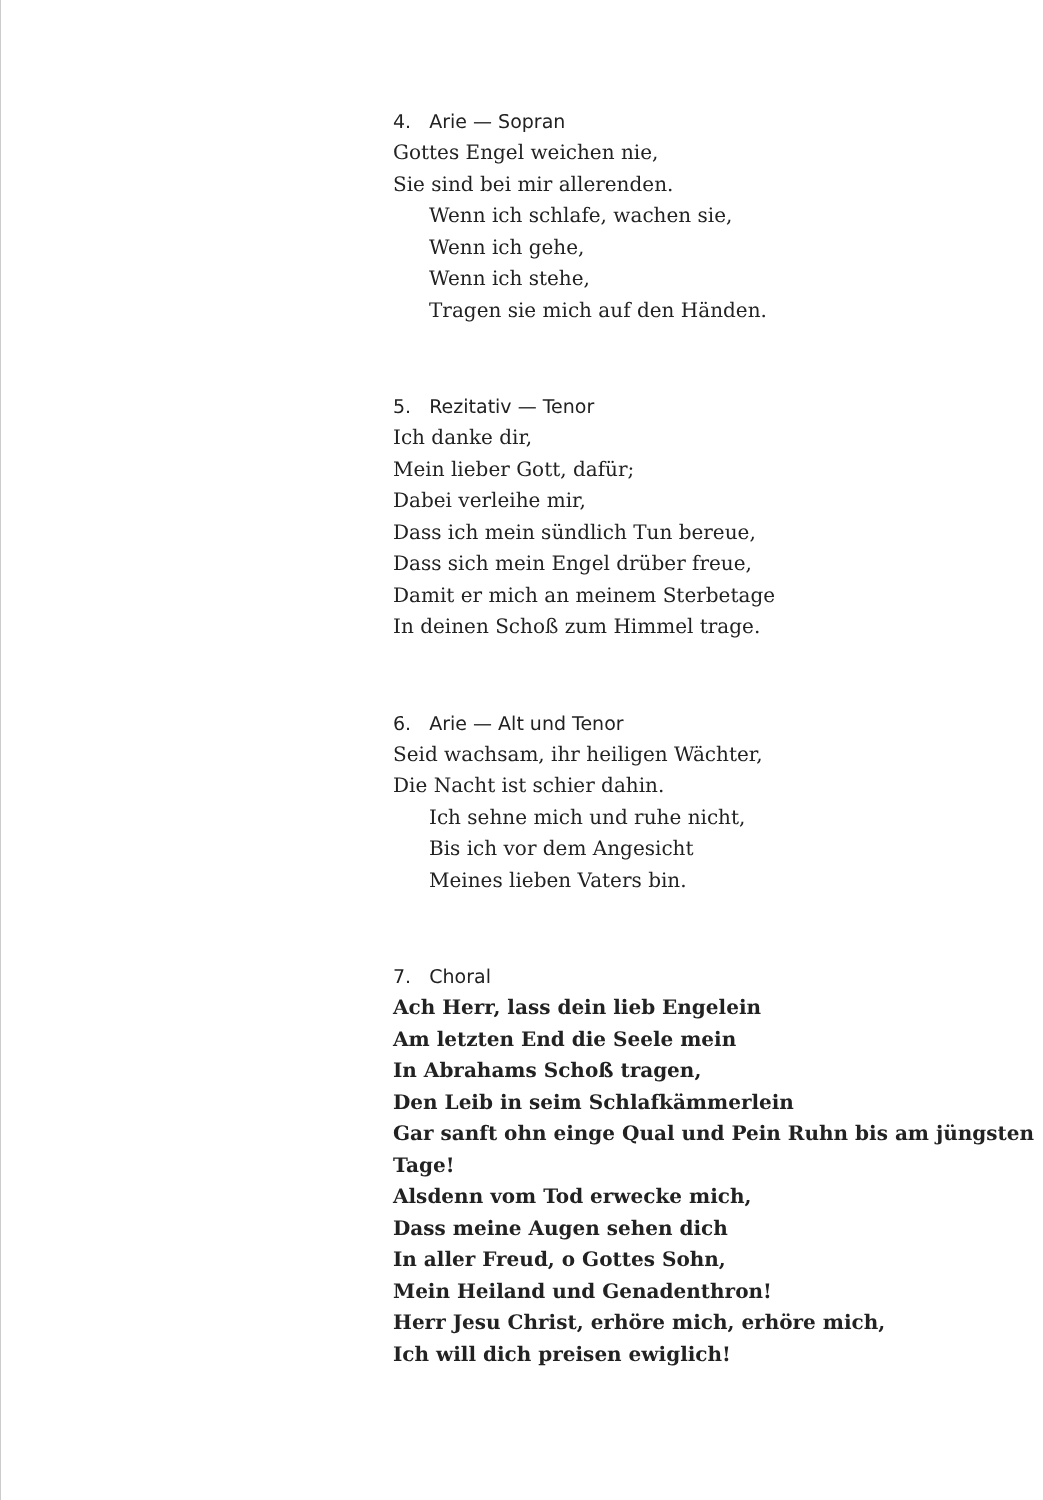4. Arie — Sopran
Gottes Engel weichen nie,
Sie sind bei mir allerenden.
Wenn ich schlafe, wachen sie,
Wenn ich gehe,
Wenn ich stehe,
Tragen sie mich auf den Händen.
5. Rezitativ — Tenor
Ich danke dir,
Mein lieber Gott, dafür;
Dabei verleihe mir,
Dass ich mein sündlich Tun bereue,
Dass sich mein Engel drüber freue,
Damit er mich an meinem Sterbetage
In deinen Schoß zum Himmel trage.
6. Arie — Alt und Tenor
Seid wachsam, ihr heiligen Wächter,
Die Nacht ist schier dahin.
Ich sehne mich und ruhe nicht,
Bis ich vor dem Angesicht
Meines lieben Vaters bin.
7. Choral
Ach Herr, lass dein lieb Engelein
Am letzten End die Seele mein
In Abrahams Schoß tragen,
Den Leib in seim Schlafkämmerlein
Gar sanft ohn einge Qual und Pein Ruhn bis am jüngsten Tage!
Alsdenn vom Tod erwecke mich,
Dass meine Augen sehen dich
In aller Freud, o Gottes Sohn,
Mein Heiland und Genadenthron!
Herr Jesu Christ, erhöre mich, erhöre mich,
Ich will dich preisen ewiglich!